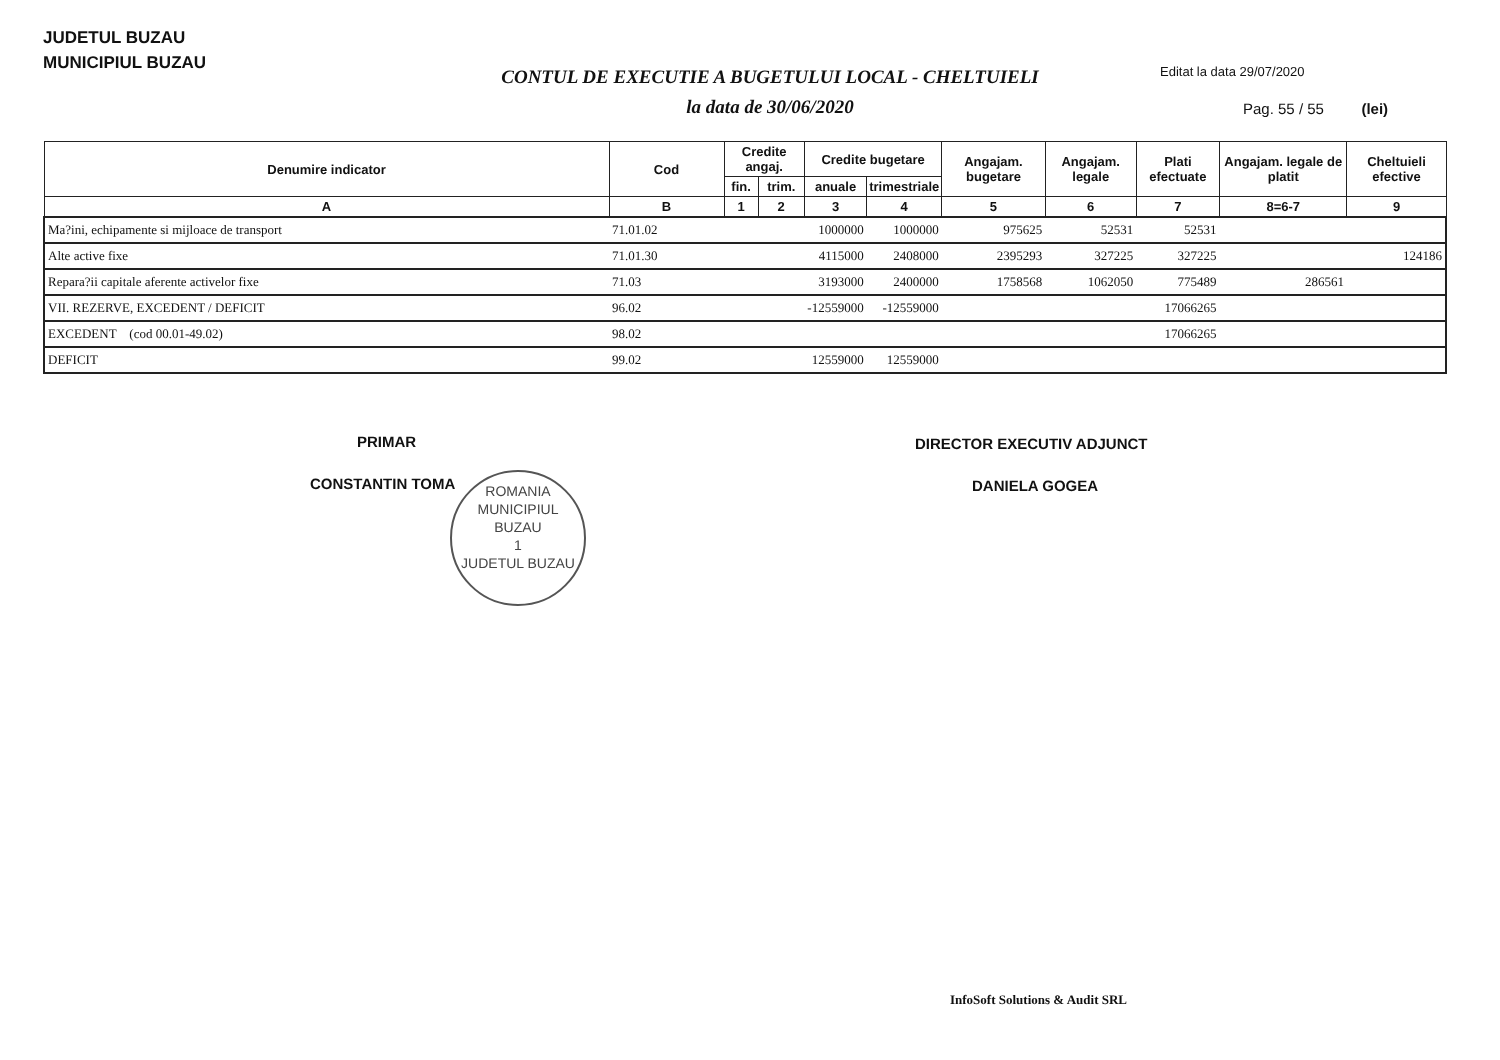JUDETUL BUZAU
MUNICIPIUL BUZAU
CONTUL DE EXECUTIE A BUGETULUI LOCAL - CHELTUIELI
la data de 30/06/2020
Editat la data 29/07/2020
Pag. 55 / 55 (lei)
| Denumire indicator | Cod | Credite angaj. | | Credite bugetare | | Angajam. bugetare | Angajam. legale | Plati efectuate | Angajam. legale de platit | Cheltuieli efective |
| --- | --- | --- | --- | --- | --- | --- | --- | --- | --- | --- |
| | | fin. | trim. | anuale | trimestriale | | | | | |
| A | B | 1 | 2 | 3 | 4 | 5 | 6 | 7 | 8=6-7 | 9 |
| Ma?ini, echipamente si mijloace de transport | 71.01.02 | | | 1000000 | 1000000 | 975625 | 52531 | 52531 | | |
| Alte active fixe | 71.01.30 | | | 4115000 | 2408000 | 2395293 | 327225 | 327225 | | 124186 |
| Repara?ii capitale aferente activelor fixe | 71.03 | | | 3193000 | 2400000 | 1758568 | 1062050 | 775489 | 286561 | |
| VII. REZERVE, EXCEDENT / DEFICIT | 96.02 | | | -12559000 | -12559000 | | | 17066265 | | |
| EXCEDENT (cod 00.01-49.02) | 98.02 | | | | | | | 17066265 | | |
| DEFICIT | 99.02 | | | 12559000 | 12559000 | | | | | |
PRIMAR
CONSTANTIN TOMA
DIRECTOR EXECUTIV ADJUNCT
DANIELA GOGEA
ROMANIA
MUNICIPIUL
BUZAU
1
JUDETUL BUZAU
InfoSoft Solutions & Audit SRL